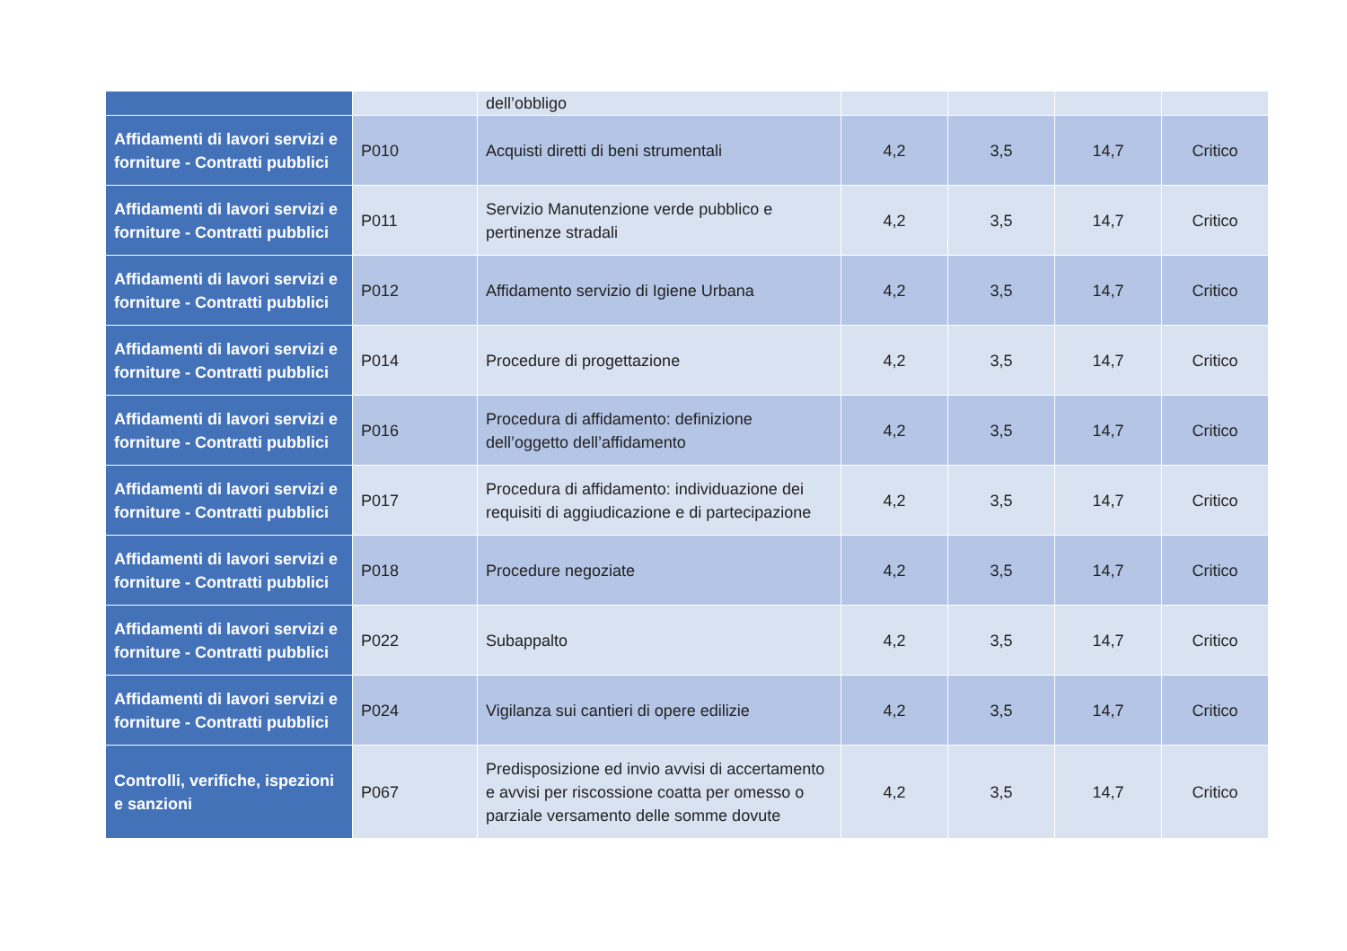| | | dell’obbligo | | | | |
| Affidamenti di lavori servizi e forniture - Contratti pubblici | P010 | Acquisti diretti di beni strumentali | 4,2 | 3,5 | 14,7 | Critico |
| Affidamenti di lavori servizi e forniture - Contratti pubblici | P011 | Servizio Manutenzione verde pubblico e pertinenze stradali | 4,2 | 3,5 | 14,7 | Critico |
| Affidamenti di lavori servizi e forniture - Contratti pubblici | P012 | Affidamento servizio di Igiene Urbana | 4,2 | 3,5 | 14,7 | Critico |
| Affidamenti di lavori servizi e forniture - Contratti pubblici | P014 | Procedure di progettazione | 4,2 | 3,5 | 14,7 | Critico |
| Affidamenti di lavori servizi e forniture - Contratti pubblici | P016 | Procedura di affidamento: definizione dell’oggetto dell’affidamento | 4,2 | 3,5 | 14,7 | Critico |
| Affidamenti di lavori servizi e forniture - Contratti pubblici | P017 | Procedura di affidamento: individuazione dei requisiti di aggiudicazione e di partecipazione | 4,2 | 3,5 | 14,7 | Critico |
| Affidamenti di lavori servizi e forniture - Contratti pubblici | P018 | Procedure negoziate | 4,2 | 3,5 | 14,7 | Critico |
| Affidamenti di lavori servizi e forniture - Contratti pubblici | P022 | Subappalto | 4,2 | 3,5 | 14,7 | Critico |
| Affidamenti di lavori servizi e forniture - Contratti pubblici | P024 | Vigilanza sui cantieri di opere edilizie | 4,2 | 3,5 | 14,7 | Critico |
| Controlli, verifiche, ispezioni e sanzioni | P067 | Predisposizione ed invio avvisi di accertamento e avvisi per riscossione coatta per omesso o parziale versamento delle somme dovute | 4,2 | 3,5 | 14,7 | Critico |